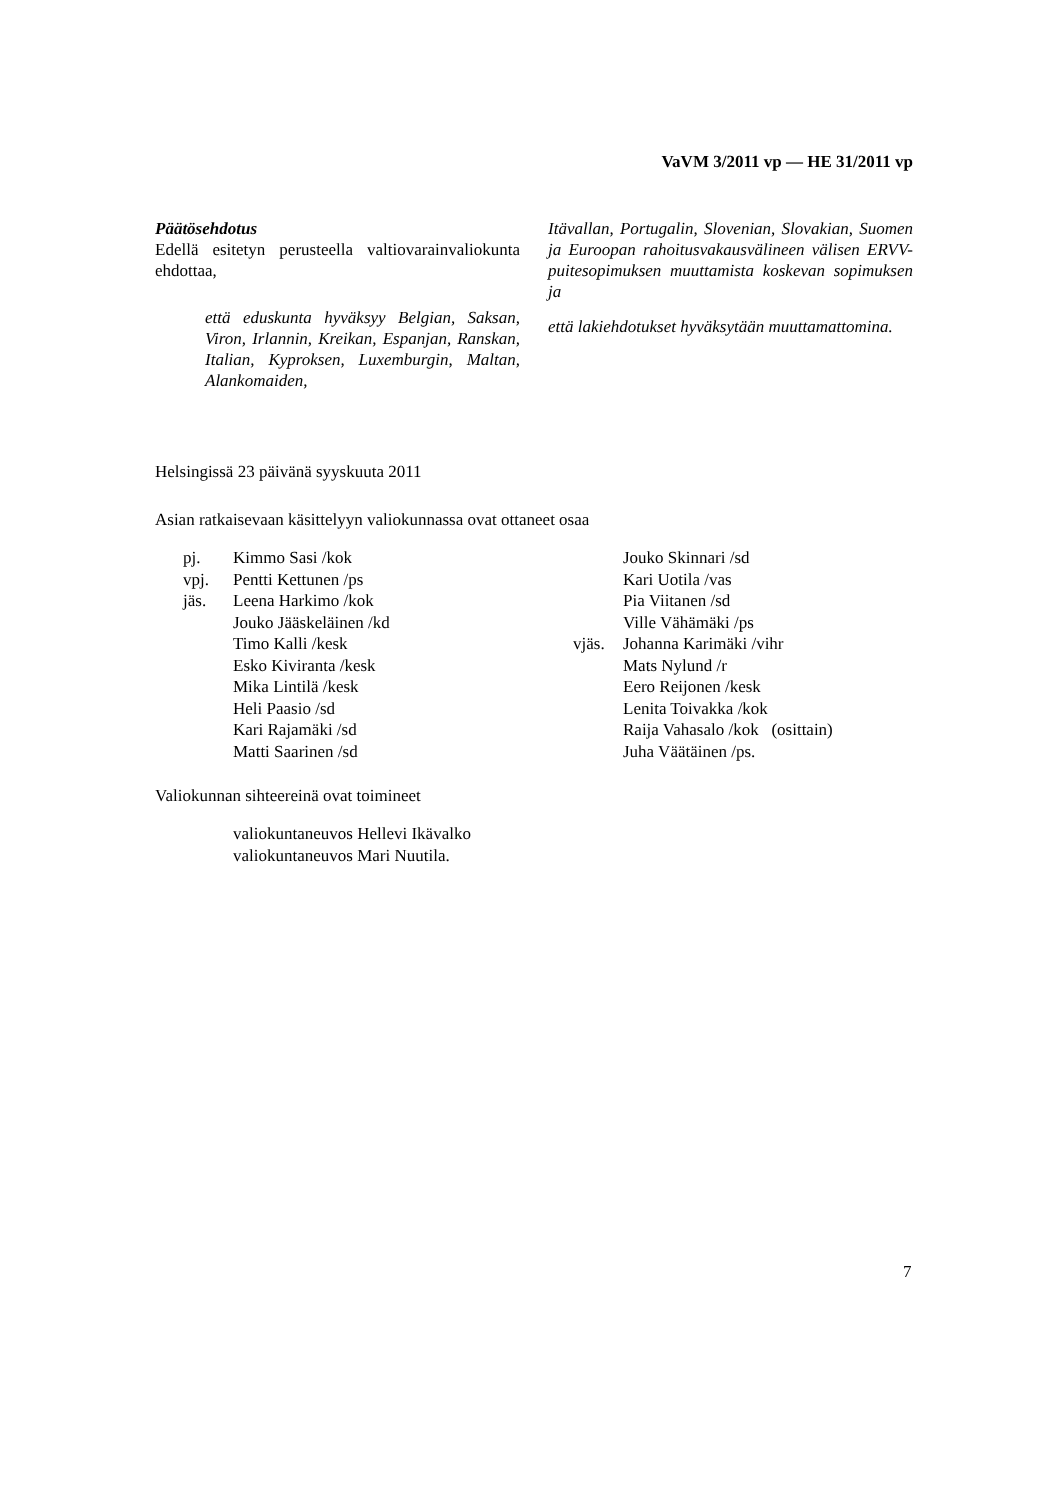VaVM 3/2011 vp — HE 31/2011 vp
Päätösehdotus
Edellä esitetyn perusteella valtiovarainvaliokunta ehdottaa,
että eduskunta hyväksyy Belgian, Saksan, Viron, Irlannin, Kreikan, Espanjan, Ranskan, Italian, Kyproksen, Luxemburgin, Maltan, Alankomaiden,
Itävallan, Portugalin, Slovenian, Slovakian, Suomen ja Euroopan rahoitusvakausvälineen välisen ERVV-puitesopimuksen muuttamista koskevan sopimuksen ja
että lakiehdotukset hyväksytään muuttamattomina.
Helsingissä 23 päivänä syyskuuta 2011
Asian ratkaisevaan käsittelyyn valiokunnassa ovat ottaneet osaa
| pj. | Kimmo Sasi /kok | | Jouko Skinnari /sd |
| vpj. | Pentti Kettunen /ps | | Kari Uotila /vas |
| jäs. | Leena Harkimo /kok | | Pia Viitanen /sd |
| | Jouko Jääskeläinen /kd | | Ville Vähämäki /ps |
| | Timo Kalli /kesk | vjäs. | Johanna Karimäki /vihr |
| | Esko Kiviranta /kesk | | Mats Nylund /r |
| | Mika Lintilä /kesk | | Eero Reijonen /kesk |
| | Heli Paasio /sd | | Lenita Toivakka /kok |
| | Kari Rajamäki /sd | | Raija Vahasalo /kok (osittain) |
| | Matti Saarinen /sd | | Juha Väätäinen /ps. |
Valiokunnan sihteereinä ovat toimineet
valiokuntaneuvos Hellevi Ikävalko
valiokuntaneuvos Mari Nuutila.
7